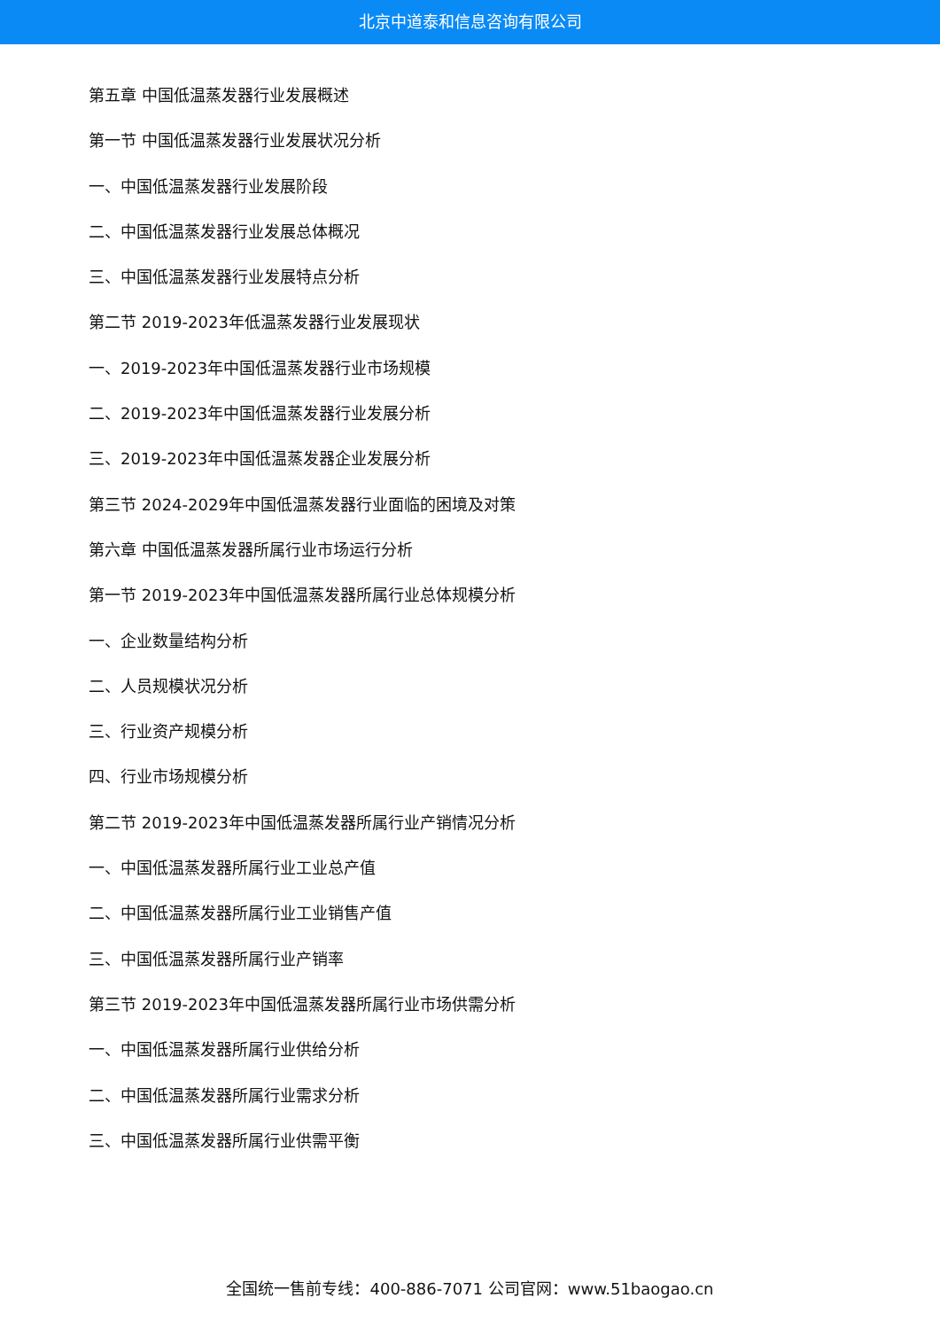北京中道泰和信息咨询有限公司
第五章 中国低温蒸发器行业发展概述
第一节 中国低温蒸发器行业发展状况分析
一、中国低温蒸发器行业发展阶段
二、中国低温蒸发器行业发展总体概况
三、中国低温蒸发器行业发展特点分析
第二节 2019-2023年低温蒸发器行业发展现状
一、2019-2023年中国低温蒸发器行业市场规模
二、2019-2023年中国低温蒸发器行业发展分析
三、2019-2023年中国低温蒸发器企业发展分析
第三节 2024-2029年中国低温蒸发器行业面临的困境及对策
第六章 中国低温蒸发器所属行业市场运行分析
第一节 2019-2023年中国低温蒸发器所属行业总体规模分析
一、企业数量结构分析
二、人员规模状况分析
三、行业资产规模分析
四、行业市场规模分析
第二节 2019-2023年中国低温蒸发器所属行业产销情况分析
一、中国低温蒸发器所属行业工业总产值
二、中国低温蒸发器所属行业工业销售产值
三、中国低温蒸发器所属行业产销率
第三节 2019-2023年中国低温蒸发器所属行业市场供需分析
一、中国低温蒸发器所属行业供给分析
二、中国低温蒸发器所属行业需求分析
三、中国低温蒸发器所属行业供需平衡
全国统一售前专线：400-886-7071 公司官网：www.51baogao.cn